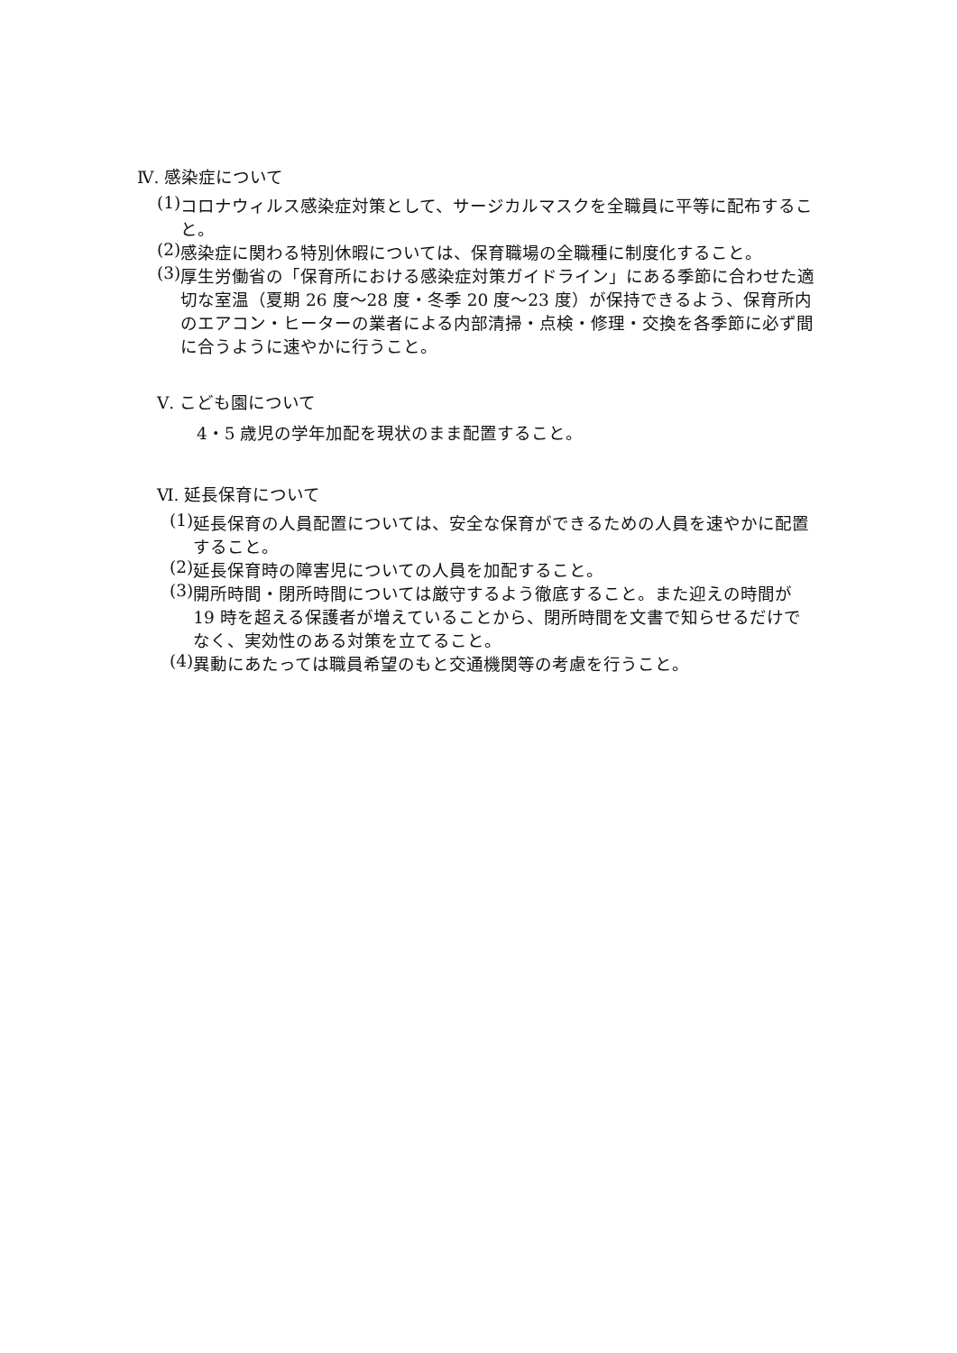Ⅳ. 感染症について
(1) コロナウィルス感染症対策として、サージカルマスクを全職員に平等に配布すること。
(2) 感染症に関わる特別休暇については、保育職場の全職種に制度化すること。
(3) 厚生労働省の「保育所における感染症対策ガイドライン」にある季節に合わせた適切な室温（夏期 26 度～28 度・冬季 20 度～23 度）が保持できるよう、保育所内のエアコン・ヒーターの業者による内部清掃・点検・修理・交換を各季節に必ず間に合うように速やかに行うこと。
Ⅴ. こども園について
4・5 歳児の学年加配を現状のまま配置すること。
Ⅵ. 延長保育について
(1) 延長保育の人員配置については、安全な保育ができるための人員を速やかに配置すること。
(2) 延長保育時の障害児についての人員を加配すること。
(3) 開所時間・閉所時間については厳守するよう徹底すること。また迎えの時間が 19 時を超える保護者が増えていることから、閉所時間を文書で知らせるだけでなく、実効性のある対策を立てること。
(4) 異動にあたっては職員希望のもと交通機関等の考慮を行うこと。